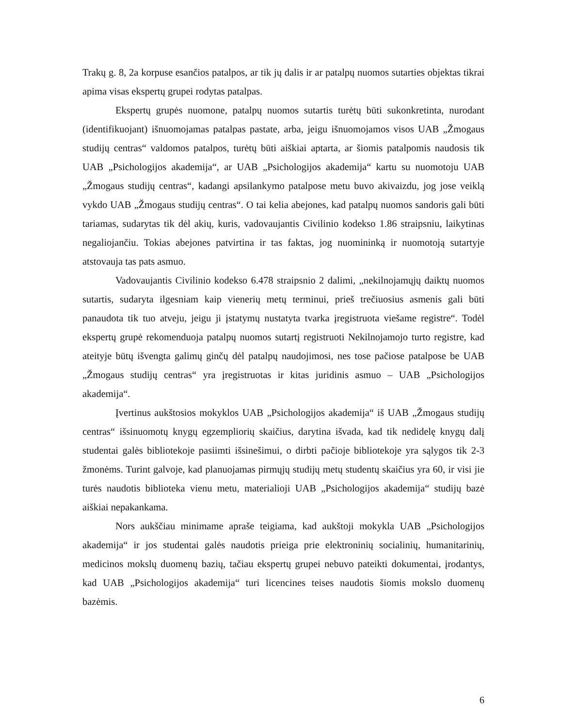Trakų g. 8, 2a korpuse esančios patalpos, ar tik jų dalis ir ar patalpų nuomos sutarties objektas tikrai apima visas ekspertų grupei rodytas patalpas.
Ekspertų grupės nuomone, patalpų nuomos sutartis turėtų būti sukonkretinta, nurodant (identifikuojant) išnuomojamas patalpas pastate, arba, jeigu išnuomojamos visos UAB „Žmogaus studijų centras“ valdomos patalpos, turėtų būti aiškiai aptarta, ar šiomis patalpomis naudosis tik UAB „Psichologijos akademija“, ar UAB „Psichologijos akademija“ kartu su nuomotoju UAB „Žmogaus studijų centras“, kadangi apsilankymo patalpose metu buvo akivaizdu, jog jose veiklą vykdo UAB „Žmogaus studijų centras“. O tai kelia abejones, kad patalpų nuomos sandoris gali būti tariamas, sudarytas tik dėl akių, kuris, vadovaujantis Civilinio kodekso 1.86 straipsniu, laikytinas negaliojančiu. Tokias abejones patvirtina ir tas faktas, jog nuomininką ir nuomotoją sutartyje atstovauja tas pats asmuo.
Vadovaujantis Civilinio kodekso 6.478 straipsnio 2 dalimi, „nekilnojamųjų daiktų nuomos sutartis, sudaryta ilgesniam kaip vienerių metų terminui, prieš trečiuosius asmenis gali būti panaudota tik tuo atveju, jeigu ji įstatymų nustatyta tvarka įregistruota viešame registre“. Todėl ekspertų grupė rekomenduoja patalpų nuomos sutartį registruoti Nekilnojamojo turto registre, kad ateityje būtų išvengta galimų ginčų dėl patalpų naudojimosi, nes tose pačiose patalpose be UAB „Žmogaus studijų centras“ yra įregistruotas ir kitas juridinis asmuo – UAB „Psichologijos akademija“.
Įvertinus aukštosios mokyklos UAB „Psichologijos akademija“ iš UAB „Žmogaus studijų centras“ išsinuomotų knygų egzempliorių skaičius, darytina išvada, kad tik nedidelę knygų dalį studentai galės bibliotekoje pasiimti išsinešimui, o dirbti pačioje bibliotekoje yra sąlygos tik 2-3 žmonėms. Turint galvoje, kad planuojamas pirmųjų studijų metų studentų skaičius yra 60, ir visi jie turės naudotis biblioteka vienu metu, materialioji UAB „Psichologijos akademija“ studijų bazė aiškiai nepakankama.
Nors aukščiau minimame apraše teigiama, kad aukštoji mokykla UAB „Psichologijos akademija“ ir jos studentai galės naudotis prieiga prie elektroninių socialinių, humanitarinių, medicinos mokslų duomenų bazių, tačiau ekspertų grupei nebuvo pateikti dokumentai, įrodantys, kad UAB „Psichologijos akademija“ turi licencines teises naudotis šiomis mokslo duomenų bazėmis.
6